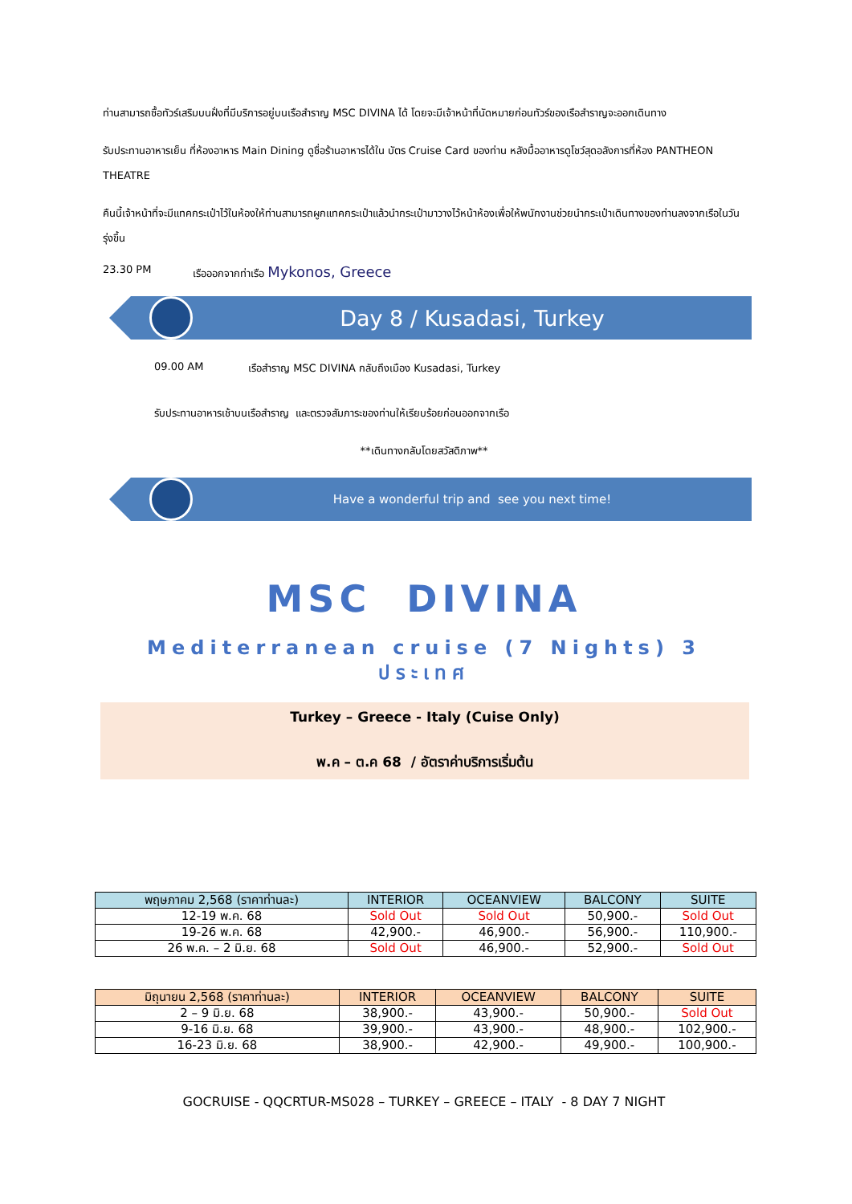ท่านสามารถซื้อทัวร์เสริมบนฝั่งที่มีบริการอยู่บนเรือสำราญ MSC DIVINA ได้ โดยจะมีเจ้าหน้าที่นัดหมายก่อนทัวร์ของเรือสำราญจะออกเดินทาง
รับประทานอาหารเย็น ที่ห้องอาหาร Main Dining ดูชื่อร้านอาหารได้ใน บัตร Cruise Card ของท่าน หลังมื้ออาหารดูโชว์สุดอลังการที่ห้อง PANTHEON THEATRE
คืนนี้เจ้าหน้าที่จะมีแทคกระเป๋าไว้ในห้องให้ท่านสามารถผูกแทคกระเป๋าแล้วนำกระเป๋ามาวางไว้หน้าห้องเพื่อให้พนักงานช่วยนำกระเป๋าเดินทางของท่านลงจากเรือในวันรุ่งขึ้น
23.30 PM เรือออกจากท่าเรือ Mykonos, Greece
Day 8 / Kusadasi, Turkey
09.00 AM เรือสำราญ MSC DIVINA กลับถึงเมือง Kusadasi, Turkey
รับประทานอาหารเช้าบนเรือสำราญ และตรวจสัมภาระของท่านให้เรียบร้อยก่อนออกจากเรือ
**เดินทางกลับโดยสวัสดิภาพ**
Have a wonderful trip and see you next time!
MSC DIVINA
Mediterranean cruise (7 Nights) 3 ประเทศ
Turkey – Greece - Italy (Cuise Only)
พ.ค – ต.ค 68 / อัตราค่าบริการเริ่มต้น
| พฤษภาคม 2,568 (ราคาท่านละ) | INTERIOR | OCEANVIEW | BALCONY | SUITE |
| --- | --- | --- | --- | --- |
| 12-19 พ.ค. 68 | Sold Out | Sold Out | 50,900.- | Sold Out |
| 19-26 พ.ค. 68 | 42,900.- | 46,900.- | 56,900.- | 110,900.- |
| 26 พ.ค. – 2 มิ.ย. 68 | Sold Out | 46,900.- | 52,900.- | Sold Out |
| มิถุนายน 2,568 (ราคาท่านละ) | INTERIOR | OCEANVIEW | BALCONY | SUITE |
| --- | --- | --- | --- | --- |
| 2 – 9 มิ.ย. 68 | 38,900.- | 43,900.- | 50,900.- | Sold Out |
| 9-16 มิ.ย. 68 | 39,900.- | 43,900.- | 48,900.- | 102,900.- |
| 16-23 มิ.ย. 68 | 38,900.- | 42,900.- | 49,900.- | 100,900.- |
GOCRUISE - QQCRTUR-MS028 – TURKEY – GREECE – ITALY - 8 DAY 7 NIGHT